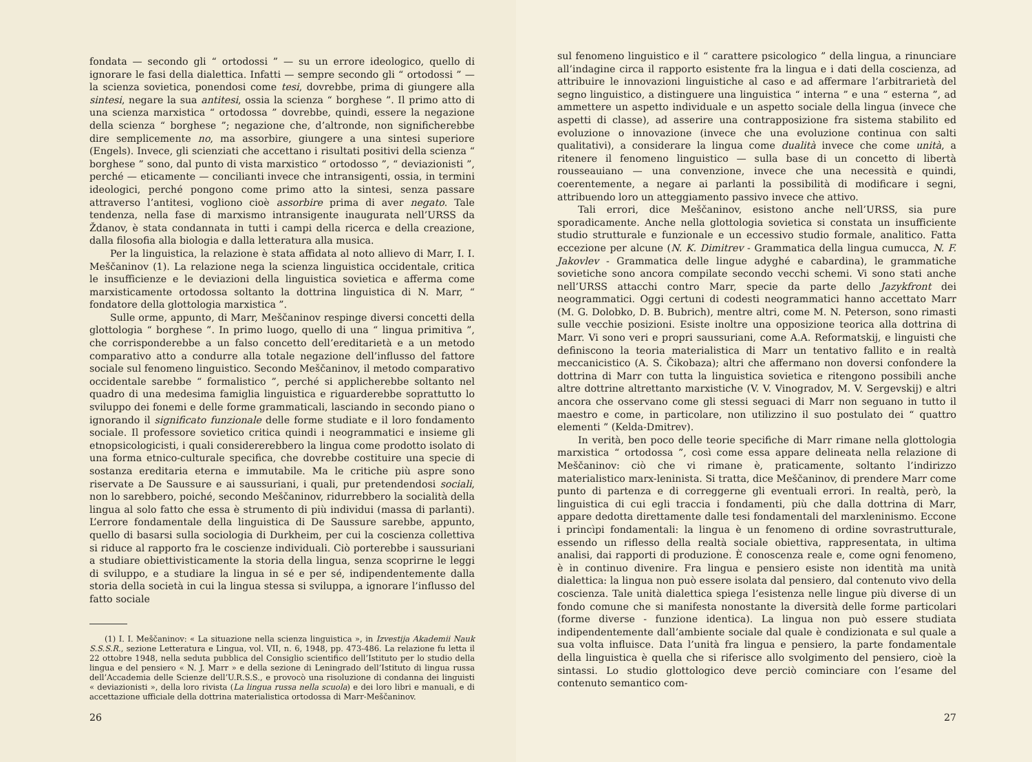fondata — secondo gli “ ortodossi ” — su un errore ideologico, quello di ignorare le fasi della dialettica. Infatti — sempre secondo gli “ ortodossi ” — la scienza sovietica, ponendosi come tesi, dovrebbe, prima di giungere alla sintesi, negare la sua antitesi, ossia la scienza “ borghese ”. Il primo atto di una scienza marxistica “ ortodossa ” dovrebbe, quindi, essere la negazione della scienza “ borghese ”; negazione che, d’altronde, non significherebbe dire semplicemente no, ma assorbire, giungere a una sintesi superiore (Engels). Invece, gli scienziati che accettano i risultati positivi della scienza “ borghese ” sono, dal punto di vista marxistico “ ortodosso ”, “ deviazionisti ”, perché — eticamente — concilianti invece che intransigenti, ossia, in termini ideologici, perché pongono come primo atto la sintesi, senza passare attraverso l’antitesi, vogliono cioè assorbire prima di aver negato. Tale tendenza, nella fase di marxismo intransigente inaugurata nell’URSS da Ždanov, è stata condannata in tutti i campi della ricerca e della creazione, dalla filosofia alla biologia e dalla letteratura alla musica.
Per la linguistica, la relazione è stata affidata al noto allievo di Marr, I. I. Meščaninov (1). La relazione nega la scienza linguistica occidentale, critica le insufficienze e le deviazioni della linguistica sovietica e afferma come marxisticamente ortodossa soltanto la dottrina linguistica di N. Marr, “ fondatore della glottologia marxistica ”.
Sulle orme, appunto, di Marr, Meščaninov respinge diversi concetti della glottologia “ borghese ”. In primo luogo, quello di una “ lingua primitiva ”, che corrisponderebbe a un falso concetto dell’ereditarietà e a un metodo comparativo atto a condurre alla totale negazione dell’influsso del fattore sociale sul fenomeno linguistico. Secondo Meščaninov, il metodo comparativo occidentale sarebbe “ formalistico ”, perché si applicherebbe soltanto nel quadro di una medesima famiglia linguistica e riguarderebbe soprattutto lo sviluppo dei fonemi e delle forme grammaticali, lasciando in secondo piano o ignorando il significato funzionale delle forme studiate e il loro fondamento sociale. Il professore sovietico critica quindi i neogrammatici e insieme gli etnopsicologicisti, i quali considererebbero la lingua come prodotto isolato di una forma etnico-culturale specifica, che dovrebbe costituire una specie di sostanza ereditaria eterna e immutabile. Ma le critiche più aspre sono riservate a De Saussure e ai saussuriani, i quali, pur pretendendosi sociali, non lo sarebbero, poiché, secondo Meščaninov, ridurrebbero la socialità della lingua al solo fatto che essa è strumento di più individui (massa di parlanti). L’errore fondamentale della linguistica di De Saussure sarebbe, appunto, quello di basarsi sulla sociologia di Durkheim, per cui la coscienza collettiva si riduce al rapporto fra le coscienze individuali. Ciò porterebbe i saussuriani a studiare obiettivisticamente la storia della lingua, senza scoprirne le leggi di sviluppo, e a studiare la lingua in sé e per sé, indipendentemente dalla storia della società in cui la lingua stessa si sviluppa, a ignorare l’influsso del fatto sociale
(1) I. I. Meščaninov: « La situazione nella scienza linguistica », in Izvestija Akademii Nauk S.S.S.R., sezione Letteratura e Lingua, vol. VII, n. 6, 1948, pp. 473-486. La relazione fu letta il 22 ottobre 1948, nella seduta pubblica del Consiglio scientifico dell’Istituto per lo studio della lingua e del pensiero « N. J. Marr » e della sezione di Leningrado dell’Istituto di lingua russa dell’Accademia delle Scienze dell’U.R.S.S., e provocò una risoluzione di condanna dei linguisti « deviazionisti », della loro rivista (La lingua russa nella scuola) e dei loro libri e manuali, e di accettazione ufficiale della dottrina materialistica ortodossa di Marr-Meščaninov.
26
sul fenomeno linguistico e il “ carattere psicologico ” della lingua, a rinunciare all’indagine circa il rapporto esistente fra la lingua e i dati della coscienza, ad attribuire le innovazioni linguistiche al caso e ad affermare l’arbitrarietà del segno linguistico, a distinguere una linguistica “ interna ” e una “ esterna ”, ad ammettere un aspetto individuale e un aspetto sociale della lingua (invece che aspetti di classe), ad asserire una contrapposizione fra sistema stabilito ed evoluzione o innovazione (invece che una evoluzione continua con salti qualitativi), a considerare la lingua come dualità invece che come unità, a ritenere il fenomeno linguistico — sulla base di un concetto di libertà rousseauiano — una convenzione, invece che una necessità e quindi, coerentemente, a negare ai parlanti la possibilità di modificare i segni, attribuendo loro un atteggiamento passivo invece che attivo.
Tali errori, dice Meščaninov, esistono anche nell’URSS, sia pure sporadicamente. Anche nella glottologia sovietica si constata un insufficiente studio strutturale e funzionale e un eccessivo studio formale, analitico. Fatta eccezione per alcune (N. K. Dimitrev - Grammatica della lingua cumucca, N. F. Jakovlev - Grammatica delle lingue adyghé e cabardina), le grammatiche sovietiche sono ancora compilate secondo vecchi schemi. Vi sono stati anche nell’URSS attacchi contro Marr, specie da parte dello Jazykfront dei neogrammatici. Oggi certuni di codesti neogrammatici hanno accettato Marr (M. G. Dolobko, D. B. Bubrich), mentre altri, come M. N. Peterson, sono rimasti sulle vecchie posizioni. Esiste inoltre una opposizione teorica alla dottrina di Marr. Vi sono veri e propri saussuriani, come A.A. Reformatskij, e linguisti che definiscono la teoria materialistica di Marr un tentativo fallito e in realtà meccanicistico (A. S. Čikobaza); altri che affermano non doversi confondere la dottrina di Marr con tutta la linguistica sovietica e ritengono possibili anche altre dottrine altrettanto marxistiche (V. V. Vinogradov, M. V. Sergevskij) e altri ancora che osservano come gli stessi seguaci di Marr non seguano in tutto il maestro e come, in particolare, non utilizzino il suo postulato dei “ quattro elementi ” (Kelda-Dmitrev).
In verità, ben poco delle teorie specifiche di Marr rimane nella glottologia marxistica “ ortodossa ”, così come essa appare delineata nella relazione di Meščaninov: ciò che vi rimane è, praticamente, soltanto l’indirizzo materialistico marx-leninista. Si tratta, dice Meščaninov, di prendere Marr come punto di partenza e di correggerne gli eventuali errori. In realtà, però, la linguistica di cui egli traccia i fondamenti, più che dalla dottrina di Marr, appare dedotta direttamente dalle tesi fondamentali del marxleninismo. Eccone i princìpi fondamentali: la lingua è un fenomeno di ordine sovrastrutturale, essendo un riflesso della realtà sociale obiettiva, rappresentata, in ultima analisi, dai rapporti di produzione. È conoscenza reale e, come ogni fenomeno, è in continuo divenire. Fra lingua e pensiero esiste non identità ma unità dialettica: la lingua non può essere isolata dal pensiero, dal contenuto vivo della coscienza. Tale unità dialettica spiega l’esistenza nelle lingue più diverse di un fondo comune che si manifesta nonostante la diversità delle forme particolari (forme diverse - funzione identica). La lingua non può essere studiata indipendentemente dall’ambiente sociale dal quale è condizionata e sul quale a sua volta influisce. Data l’unità fra lingua e pensiero, la parte fondamentale della linguistica è quella che si riferisce allo svolgimento del pensiero, cioè la sintassi. Lo studio glottologico deve perciò cominciare con l’esame del contenuto semantico com-
27